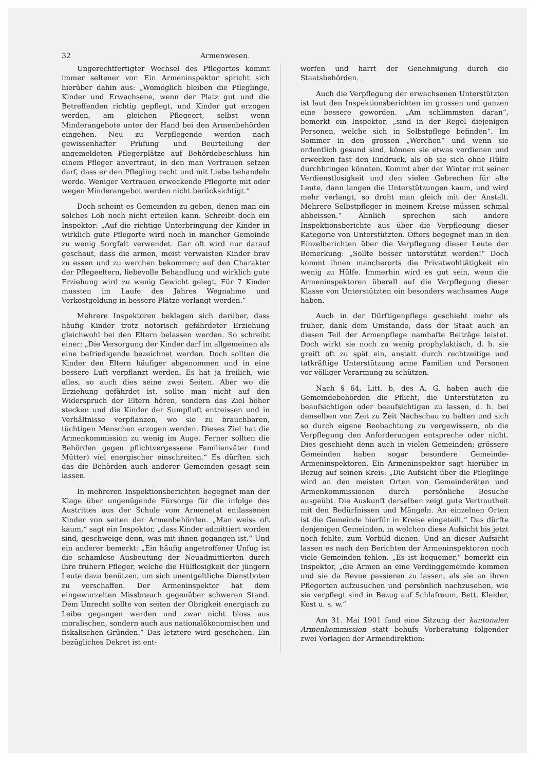32 Armenwesen.
Ungerechtfertigter Wechsel des Pflegortes kommt immer seltener vor. Ein Armeninspektor spricht sich hierüber dahin aus: „Womöglich bleiben die Pfleglinge, Kinder und Erwachsene, wenn der Platz gut und die Betreffenden richtig gepflegt, und Kinder gut erzogen werden, am gleichen Pflegeort, selbst wenn Minderangebote unter der Hand bei den Armenbehörden eingehen. Neu zu Verpflegende werden nach gewissenhafter Prüfung und Beurteilung der angemeldeten Pflegerplätze auf Behördebeschluss hin einem Pfleger anvertraut, in den man Vertrauen setzen darf, dass er den Pflegling recht und mit Liebe behandeln werde. Weniger Vertrauen erweckende Pflegorte mit oder wegen Minderangebot werden nicht berücksichtigt.“
Doch scheint es Gemeinden zu geben, denen man ein solches Lob noch nicht erteilen kann. Schreibt doch ein Inspektor: „Auf die richtige Unterbringung der Kinder in wirklich gute Pflegorte wird noch in mancher Gemeinde zu wenig Sorgfalt verwendet. Gar oft wird nur darauf geschaut, dass die armen, meist verwaisten Kinder brav zu essen und zu werchen bekommen; auf den Charakter der Pflegeeltern, liebevolle Behandlung und wirklich gute Erziehung wird zu wenig Gewicht gelegt. Für 7 Kinder mussten im Laufe des Jahres Wegnahme und Verkostgeldung in bessere Plätze verlangt werden.“
Mehrere Inspektoren beklagen sich darüber, dass häufig Kinder trotz notorisch gefährdeter Erziehung gleichwohl bei den Eltern belassen werden. So schreibt einer: „Die Versorgung der Kinder darf im allgemeinen als eine befriedigende bezeichnet werden. Doch sollten die Kinder den Eltern häufiger abgenommen und in eine bessere Luft verpflanzt werden. Es hat ja freilich, wie alles, so auch dies seine zwei Seiten. Aber wo die Erziehung gefährdet ist, sollte man nicht auf den Widerspruch der Eltern hören, sondern das Ziel höher stecken und die Kinder der Sumpfluft entreissen und in Verhältnisse verpflanzen, wo sie zu brauchbaren, tüchtigen Menschen erzogen werden. Dieses Ziel hat die Armenkommission zu wenig im Auge. Ferner sollten die Behörden gegen pflichtvergessene Familienväter (und Mütter) viel energischer einschreiten.“ Es dürften sich das die Behörden auch anderer Gemeinden gesagt sein lassen.
In mehreren Inspektionsberichten begegnet man der Klage über ungenügende Fürsorge für die infolge des Austrittes aus der Schule vom Armenetat entlassenen Kinder von seiten der Armenbehörden. „Man weiss oft kaum,“ sagt ein Inspektor, „dass Kinder admittiert worden sind, geschweige denn, was mit ihnen gegangen ist.“ Und ein anderer bemerkt: „Ein häufig angetroffener Unfug ist die schamlose Ausbeutung der Neuadmittierten durch ihre frühern Pfleger, welche die Hülflosigkeit der jüngern Leute dazu benützen, um sich unentgeltliche Dienstboten zu verschaffen. Der Armeninspektor hat dem eingewurzelten Missbrauch gegenüber schweren Stand. Dem Unrecht sollte von seiten der Obrigkeit energisch zu Leibe gegangen werden und zwar nicht bloss aus moralischen, sondern auch aus nationalökonomischen und fiskalischen Gründen.“ Das letztere wird geschehen. Ein bezügliches Dekret ist ent-
worfen und harrt der Genehmigung durch die Staatsbehörden.
Auch die Verpflegung der erwachsenen Unterstützten ist laut den Inspektionsberichten im grossen und ganzen eine bessere geworden. „Am schlimmsten daran“, bemerkt ein Inspektor, „sind in der Regel diejenigen Personen, welche sich in Selbstpflege befinden“. Im Sommer in den grossen „Werchen“ und wenn sie ordentlich gesund sind, können sie etwas verdienen und erwecken fast den Eindruck, als ob sie sich ohne Hülfe durchbringen könnten. Kommt aber der Winter mit seiner Verdienstlosigkeit und den vielen Gebrechen für alte Leute, dann langen die Unterstützungen kaum, und wird mehr verlangt, so droht man gleich mit der Anstalt. Mehrere Selbstpfleger in meinem Kreise müssen schmal abbeissen.“ Ähnlich sprechen sich andere Inspektionsberichte aus über die Verpflegung dieser Kategorie von Unterstützten. Öfters begegnet man in den Einzelberichten über die Verpflegung dieser Leute der Bemerkung: „Sollte besser unterstützt werden!“ Doch kommt ihnen mancherorts die Privatwohltätigkeit ein wenig zu Hülfe. Immerhin wird es gut sein, wenn die Armeninspektoren überall auf die Verpflegung dieser Klasse von Unterstützten ein besonders wachsames Auge haben.
Auch in der Dürftigenpflege geschieht mehr als früher, dank dem Umstande, dass der Staat auch an diesen Teil der Armenpflege namhafte Beiträge leistet. Doch wirkt sie noch zu wenig prophylaktisch, d. h. sie greift oft zu spät ein, anstatt durch rechtzeitige und tatkräftige Unterstützung arme Familien und Personen vor völliger Verarmung zu schützen.
Nach § 64, Litt. b, des A. G. haben auch die Gemeindebehörden die Pflicht, die Unterstützten zu beaufsichtigen oder beaufsichtigen zu lassen, d. h. bei denselben von Zeit zu Zeit Nachschau zu halten und sich so durch eigene Beobachtung zu vergewissern, ob die Verpflegung den Anforderungen entspreche oder nicht. Dies geschieht denn auch in vielen Gemeinden; grössere Gemeinden haben sogar besondere Gemeinde-Armeninspektoren. Ein Armeninspektor sagt hierüber in Bezug auf seinen Kreis: „Die Aufsicht über die Pfleglinge wird an den meisten Orten von Gemeinderäten und Armenkommissionen durch persönliche Besuche ausgeübt. Die Auskunft derselben zeigt gute Vertrautheit mit den Bedürfnissen und Mängeln. An einzelnen Orten ist die Gemeinde hierfür in Kreise eingeteilt.“ Das dürfte denjenigen Gemeinden, in welchen diese Aufsicht bis jetzt noch fehlte, zum Vorbild dienen. Und an dieser Aufsicht lassen es nach den Berichten der Armeninspektoren noch viele Gemeinden fehlen. „Es ist bequemer,“ bemerkt ein Inspektor, „die Armen an eine Verdinggemeinde kommen und sie da Revue passieren zu lassen, als sie an ihren Pflegorten aufzusuchen und persönlich nachzusehen, wie sie verpflegt sind in Bezug auf Schlafraum, Bett, Kleider, Kost u. s. w.“
Am 31. Mai 1901 fand eine Sitzung der kantonalen Armenkommission statt behufs Vorberatung folgender zwei Vorlagen der Armendirektion: